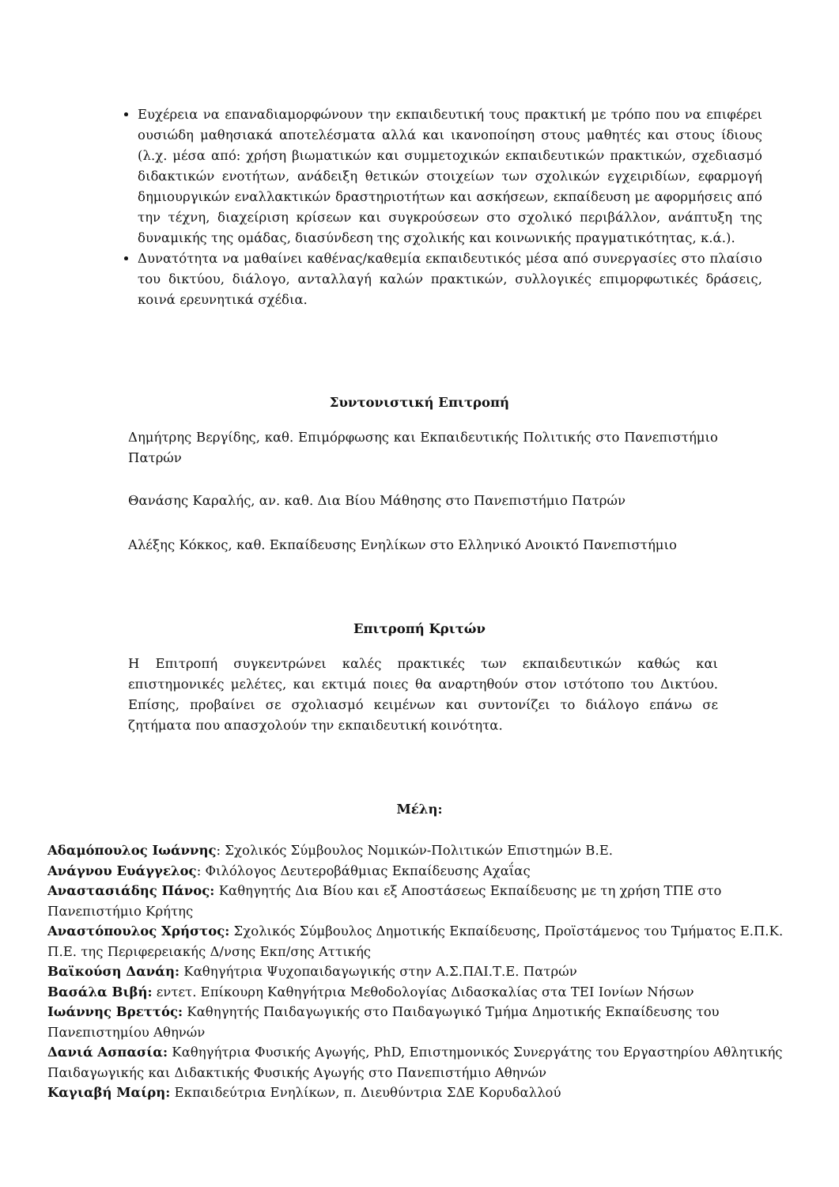Ευχέρεια να επαναδιαμορφώνουν την εκπαιδευτική τους πρακτική με τρόπο που να επιφέρει ουσιώδη μαθησιακά αποτελέσματα αλλά και ικανοποίηση στους μαθητές και στους ίδιους (λ.χ. μέσα από: χρήση βιωματικών και συμμετοχικών εκπαιδευτικών πρακτικών, σχεδιασμό διδακτικών ενοτήτων, ανάδειξη θετικών στοιχείων των σχολικών εγχειριδίων, εφαρμογή δημιουργικών εναλλακτικών δραστηριοτήτων και ασκήσεων, εκπαίδευση με αφορμήσεις από την τέχνη, διαχείριση κρίσεων και συγκρούσεων στο σχολικό περιβάλλον, ανάπτυξη της δυναμικής της ομάδας, διασύνδεση της σχολικής και κοινωνικής πραγματικότητας, κ.ά.).
Δυνατότητα να μαθαίνει καθένας/καθεμία εκπαιδευτικός μέσα από συνεργασίες στο πλαίσιο του δικτύου, διάλογο, ανταλλαγή καλών πρακτικών, συλλογικές επιμορφωτικές δράσεις, κοινά ερευνητικά σχέδια.
Συντονιστική Επιτροπή
Δημήτρης Βεργίδης, καθ. Επιμόρφωσης και Εκπαιδευτικής Πολιτικής στο Πανεπιστήμιο Πατρών
Θανάσης Καραλής, αν. καθ. Δια Βίου Μάθησης στο Πανεπιστήμιο Πατρών
Αλέξης Κόκκος, καθ. Εκπαίδευσης Ενηλίκων στο Ελληνικό Ανοικτό Πανεπιστήμιο
Επιτροπή Κριτών
Η Επιτροπή συγκεντρώνει καλές πρακτικές των εκπαιδευτικών καθώς και επιστημονικές μελέτες, και εκτιμά ποιες θα αναρτηθούν στον ιστότοπο του Δικτύου. Επίσης, προβαίνει σε σχολιασμό κειμένων και συντονίζει το διάλογο επάνω σε ζητήματα που απασχολούν την εκπαιδευτική κοινότητα.
Μέλη:
Αδαμόπουλος Ιωάννης: Σχολικός Σύμβουλος Νομικών-Πολιτικών Επιστημών Β.Ε.
Ανάγνου Ευάγγελος: Φιλόλογος Δευτεροβάθμιας Εκπαίδευσης Αχαΐας
Αναστασιάδης Πάνος: Καθηγητής Δια Βίου και εξ Αποστάσεως Εκπαίδευσης με τη χρήση ΤΠΕ στο Πανεπιστήμιο Κρήτης
Αναστόπουλος Χρήστος: Σχολικός Σύμβουλος Δημοτικής Εκπαίδευσης, Προϊστάμενος του Τμήματος Ε.Π.Κ. Π.Ε. της Περιφερειακής Δ/νσης Εκπ/σης Αττικής
Βαϊκούση Δανάη: Καθηγήτρια Ψυχοπαιδαγωγικής στην Α.Σ.ΠΑΙ.Τ.Ε. Πατρών
Βασάλα Βιβή: εντετ. Επίκουρη Καθηγήτρια Μεθοδολογίας Διδασκαλίας στα ΤΕΙ Ιονίων Νήσων
Ιωάννης Βρεττός: Καθηγητής Παιδαγωγικής στο Παιδαγωγικό Τμήμα Δημοτικής Εκπαίδευσης του Πανεπιστημίου Αθηνών
Δανιά Ασπασία: Καθηγήτρια Φυσικής Αγωγής, PhD, Επιστημονικός Συνεργάτης του Εργαστηρίου Αθλητικής Παιδαγωγικής και Διδακτικής Φυσικής Αγωγής στο Πανεπιστήμιο Αθηνών
Καγιαβή Μαίρη: Εκπαιδεύτρια Ενηλίκων, π. Διευθύντρια ΣΔΕ Κορυδαλλού